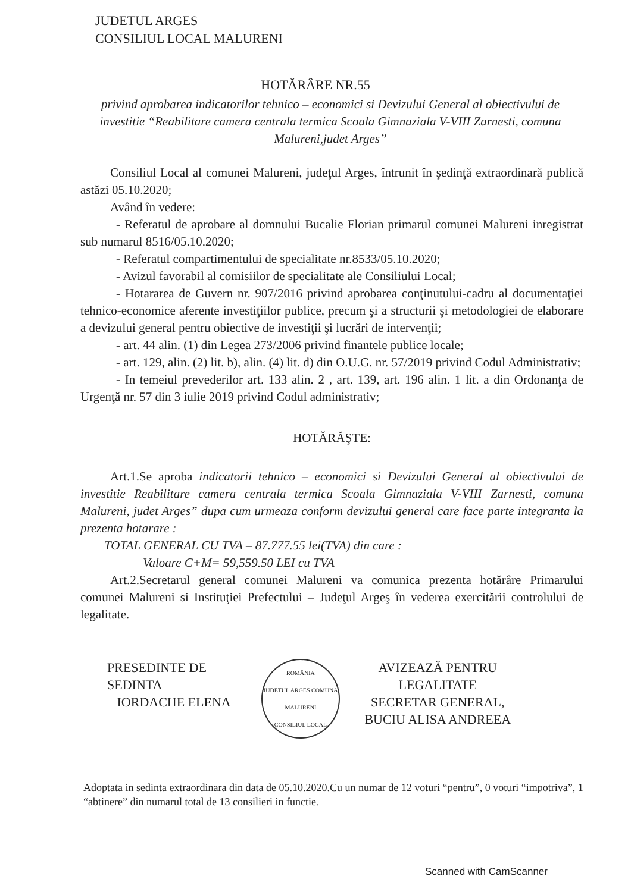JUDETUL ARGES
CONSILIUL LOCAL MALURENI
HOTĂRÂRE NR.55
privind aprobarea indicatorilor tehnico – economici si Devizului General al obiectivului de investitie “Reabilitare camera centrala termica Scoala Gimnaziala V-VIII Zarnesti, comuna Malureni,judet Arges”
Consiliul Local al comunei Malureni, judeţul Arges, întrunit în şedinţă extraordinară publică astăzi 05.10.2020;
Având în vedere:
- Referatul de aprobare al domnului Bucalie Florian primarul comunei Malureni inregistrat sub numarul 8516/05.10.2020;
- Referatul compartimentului de specialitate nr.8533/05.10.2020;
- Avizul favorabil al comisiilor de specialitate ale Consiliului Local;
- Hotararea de Guvern nr. 907/2016 privind aprobarea conţinutului-cadru al documentaţiei tehnico-economice aferente investiţiilor publice, precum şi a structurii şi metodologiei de elaborare a devizului general pentru obiective de investiţii şi lucrări de intervenţii;
- art. 44 alin. (1) din Legea 273/2006 privind finantele publice locale;
- art. 129, alin. (2) lit. b), alin. (4) lit. d) din O.U.G. nr. 57/2019 privind Codul Administrativ;
- In temeiul prevederilor art. 133 alin. 2 , art. 139, art. 196 alin. 1 lit. a din Ordonanţa de Urgenţă nr. 57 din 3 iulie 2019 privind Codul administrativ;
HOTĂRĂŞTE:
Art.1.Se aproba indicatorii tehnico – economici si Devizului General al obiectivului de investitie Reabilitare camera centrala termica Scoala Gimnaziala V-VIII Zarnesti, comuna Malureni, judet Arges” dupa cum urmeaza conform devizului general care face parte integranta la prezenta hotarare :
TOTAL GENERAL CU TVA – 87.777.55 lei(TVA) din care :
Valoare C+M= 59,559.50 LEI cu TVA
Art.2.Secretarul general comunei Malureni va comunica prezenta hotărâre Primarului comunei Malureni si Instituţiei Prefectului – Judeţul Argeş în vederea exercitării controlului de legalitate.
PRESEDINTE DE SEDINTA
IORDACHE ELENA
ROMÂNIA
JUDETUL ARGES COMUNA MALURENI
CONSILIUL LOCAL
AVIZEAZĂ PENTRU LEGALITATE
SECRETAR GENERAL,
BUCIU ALISA ANDREEA
Adoptata in sedinta extraordinara din data de 05.10.2020.Cu un numar de 12 voturi “pentru”, 0 voturi “impotriva”, 1 “abtinere” din numarul total de 13 consilieri in functie.
Scanned with CamScanner